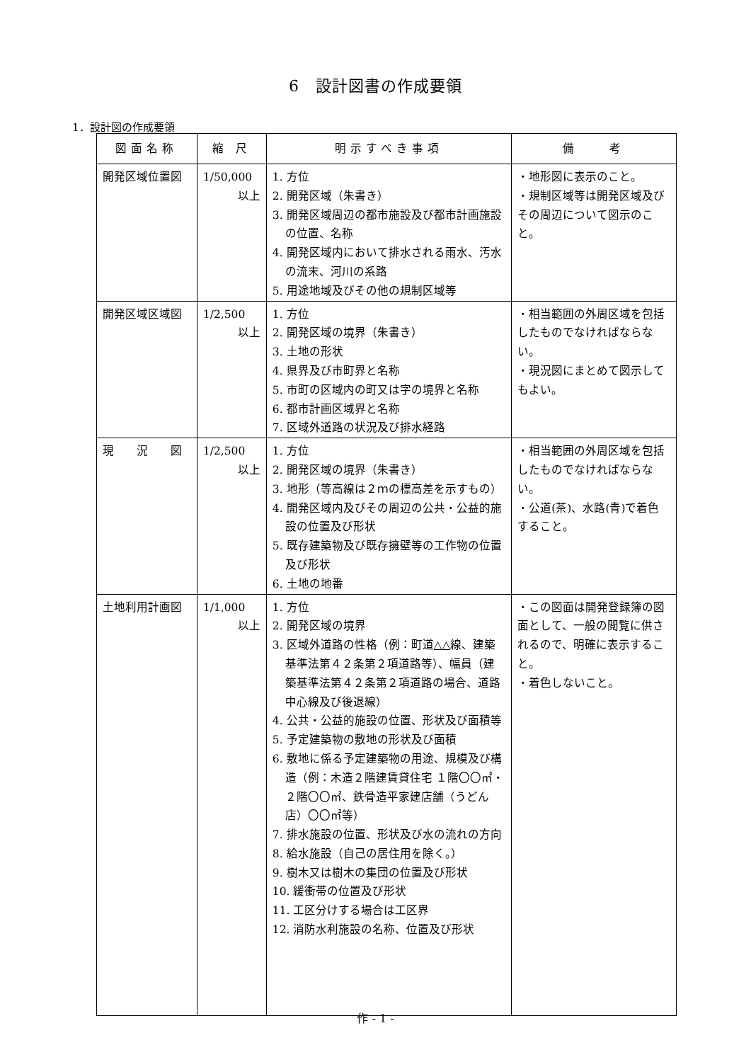6　設計図書の作成要領
1．設計図の作成要領
| 図面名称 | 縮 尺 | 明示すべき事項 | 備 考 |
| --- | --- | --- | --- |
| 開発区域位置図 | 1/50,000 以上 | 1. 方位 2. 開発区域（朱書き） 3. 開発区域周辺の都市施設及び都市計画施設の位置、名称 4. 開発区域内において排水される雨水、汚水の流末、河川の系路 5. 用途地域及びその他の規制区域等 | ・地形図に表示のこと。 ・規制区域等は開発区域及びその周辺について図示のこと。 |
| 開発区域区域図 | 1/2,500 以上 | 1. 方位 2. 開発区域の境界（朱書き） 3. 土地の形状 4. 県界及び市町界と名称 5. 市町の区域内の町又は字の境界と名称 6. 都市計画区域界と名称 7. 区域外道路の状況及び排水経路 | ・相当範囲の外周区域を包括したものでなければならない。 ・現況図にまとめて図示してもよい。 |
| 現 況 図 | 1/2,500 以上 | 1. 方位 2. 開発区域の境界（朱書き） 3. 地形（等高線は２ｍの標高差を示すもの） 4. 開発区域内及びその周辺の公共・公益的施設の位置及び形状 5. 既存建築物及び既存擁壁等の工作物の位置及び形状 6. 土地の地番 | ・相当範囲の外周区域を包括したものでなければならない。 ・公道(茶)、水路(青)で着色すること。 |
| 土地利用計画図 | 1/1,000 以上 | 1. 方位 2. 開発区域の境界 3. 区域外道路の性格（例：町道△△線、建築基準法第４２条第２項道路等）、幅員（建築基準法第４２条第２項道路の場合、道路中心線及び後退線） 4. 公共・公益的施設の位置、形状及び面積等 5. 予定建築物の敷地の形状及び面積 6. 敷地に係る予定建築物の用途、規模及び構造（例：木造２階建賃貸住宅 １階〇〇㎡・２階〇〇㎡、鉄骨造平家建店舗（うどん店）〇〇㎡等） 7. 排水施設の位置、形状及び水の流れの方向 8. 給水施設（自己の居住用を除く。） 9. 樹木又は樹木の集団の位置及び形状 10. 緩衝帯の位置及び形状 11. 工区分けする場合は工区界 12. 消防水利施設の名称、位置及び形状 | ・この図面は開発登録簿の図面として、一般の閲覧に供されるので、明確に表示すること。 ・着色しないこと。 |
作 - 1 -